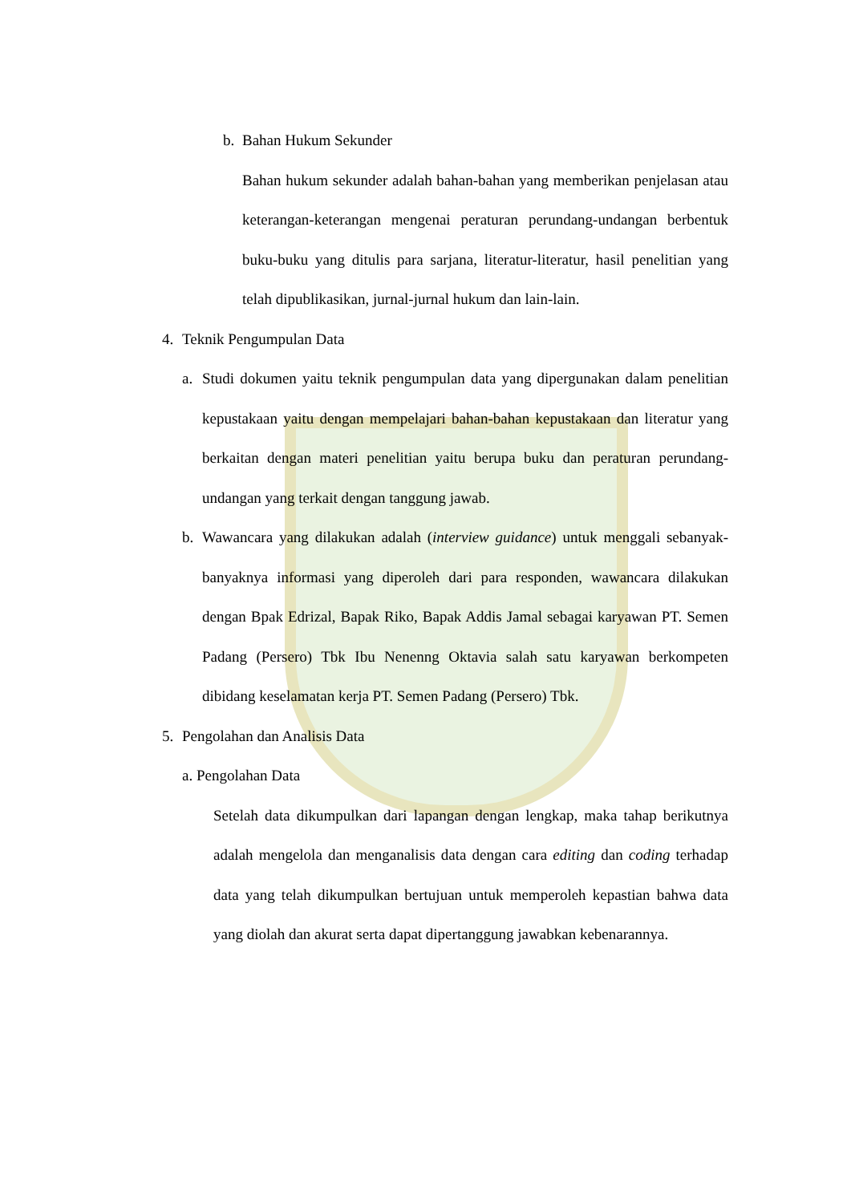b. Bahan Hukum Sekunder
Bahan hukum sekunder adalah bahan-bahan yang memberikan penjelasan atau keterangan-keterangan mengenai peraturan perundang-undangan berbentuk buku-buku yang ditulis para sarjana, literatur-literatur, hasil penelitian yang telah dipublikasikan, jurnal-jurnal hukum dan lain-lain.
4. Teknik Pengumpulan Data
a.
Studi dokumen yaitu teknik pengumpulan data yang dipergunakan dalam penelitian kepustakaan yaitu dengan mempelajari bahan-bahan kepustakaan dan literatur yang berkaitan dengan materi penelitian yaitu berupa buku dan peraturan perundang-undangan yang terkait dengan tanggung jawab.
b.
Wawancara yang dilakukan adalah (interview guidance) untuk menggali sebanyak-banyaknya informasi yang diperoleh dari para responden, wawancara dilakukan dengan Bpak Edrizal, Bapak Riko, Bapak Addis Jamal sebagai karyawan PT. Semen Padang (Persero) Tbk Ibu Nenenng Oktavia salah satu karyawan berkompeten dibidang keselamatan kerja PT. Semen Padang (Persero) Tbk.
5. Pengolahan dan Analisis Data
a. Pengolahan Data
Setelah data dikumpulkan dari lapangan dengan lengkap, maka tahap berikutnya adalah mengelola dan menganalisis data dengan cara editing dan coding terhadap data yang telah dikumpulkan bertujuan untuk memperoleh kepastian bahwa data yang diolah dan akurat serta dapat dipertanggung jawabkan kebenarannya.